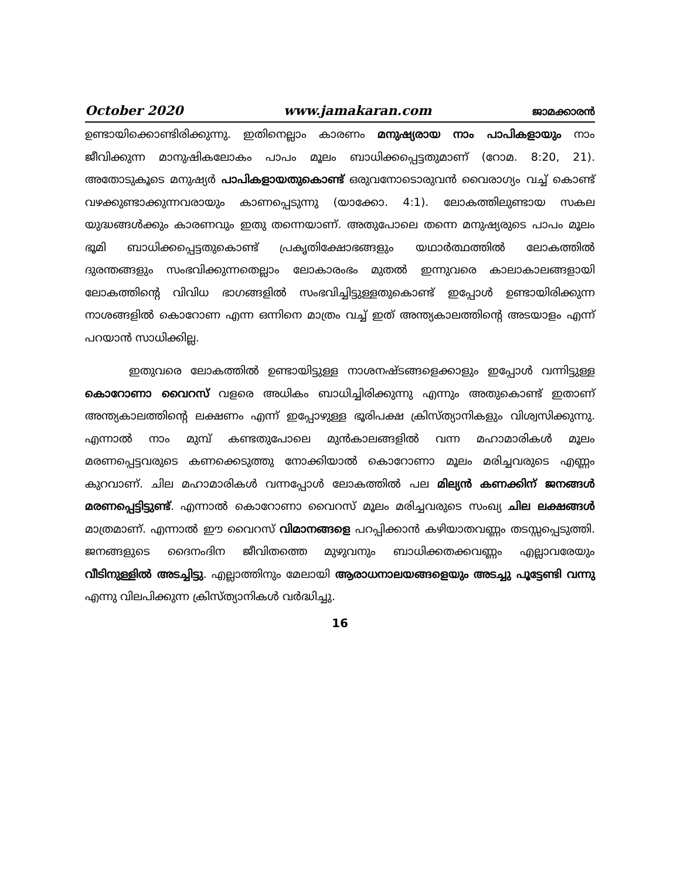October 2020 www.jamakaran.com ജാമക്കാരൻ
ഉണ്ടായിക്കൊണ്ടിരിക്കുന്നു. ഇതിനെല്ലാം കാരണം മനുഷ്യരായ നാം പാപികളായും നാം ജീവിക്കുന്ന മാനുഷികലോകം പാപം മൂലം ബാധിക്കപ്പെട്ടതുമാണ് (റോമ. 8:20, 21). അതോടുകൂടെ മനുഷ്യർ പാപികളായതുകൊണ്ട് ഒരുവനോടൊരുവൻ വൈരാഗ്യം വച്ച് കൊണ്ട് വഴക്കുണ്ടാക്കുന്നവരായും കാണപ്പെടുന്നു (യാക്കോ. 4:1). ലോകത്തിലുണ്ടായ സകല യുദ്ധങ്ങൾക്കും കാരണവും ഇതു തന്നെയാണ്. അതുപോലെ തന്നെ മനുഷ്യരുടെ പാപം മൂലം ഭൂമി ബാധിക്കപ്പെട്ടതുകൊണ്ട് പ്രകൃതിക്ഷോഭങ്ങളും യഥാർത്ഥത്തിൽ ലോകത്തിൽ ദുരന്തങ്ങളും സംഭവിക്കുന്നതെല്ലാം ലോകാരംഭം മുതൽ ഇന്നുവരെ കാലാകാലങ്ങളായി ലോകത്തിന്റെ വിവിധ ഭാഗങ്ങളിൽ സംഭവിച്ചിട്ടുള്ളതുകൊണ്ട് ഇപ്പോൾ ഉണ്ടായിരിക്കുന്ന നാശങ്ങളിൽ കൊറോണ എന്ന ഒന്നിനെ മാത്രം വച്ച് ഇത് അന്ത്യകാലത്തിന്റെ അടയാളം എന്ന് പറയാൻ സാധിക്കില്ല.
ഇതുവരെ ലോകത്തിൽ ഉണ്ടായിട്ടുള്ള നാശനഷ്ടങ്ങളെക്കാളും ഇപ്പോൾ വന്നിട്ടുള്ള കൊറോണാ വൈറസ് വളരെ അധികം ബാധിച്ചിരിക്കുന്നു എന്നും അതുകൊണ്ട് ഇതാണ് അന്ത്യകാലത്തിന്റെ ലക്ഷണം എന്ന് ഇപ്പോഴുള്ള ഭൂരിപക്ഷ ക്രിസ്ത്യാനികളും വിശ്വസിക്കുന്നു. എന്നാൽ നാം മുമ്പ് കണ്ടതുപോലെ മുൻകാലങ്ങളിൽ വന്ന മഹാമാരികൾ മൂലം മരണപ്പെട്ടവരുടെ കണക്കെടുത്തു നോക്കിയാൽ കൊറോണാ മൂലം മരിച്ചവരുടെ എണ്ണം കുറവാണ്. ചില മഹാമാരികൾ വന്നപ്പോൾ ലോകത്തിൽ പല മില്യൻ കണക്കിന് ജനങ്ങൾ മരണപ്പെട്ടിട്ടുണ്ട്. എന്നാൽ കൊറോണാ വൈറസ് മൂലം മരിച്ചവരുടെ സംഖ്യ ചില ലക്ഷങ്ങൾ മാത്രമാണ്. എന്നാൽ ഈ വൈറസ് വിമാനങ്ങളെ പറപ്പിക്കാൻ കഴിയാതവണ്ണം തടസ്സപ്പെടുത്തി. ജനങ്ങളുടെ ദൈനംദിന ജീവിതത്തെ മുഴുവനും ബാധിക്കതക്കവണ്ണം എല്ലാവരേയും വീടിനുള്ളിൽ അടച്ചിട്ടു. എല്ലാത്തിനും മേലായി ആരാധനാലയങ്ങളെയും അടച്ചു പൂട്ടേണ്ടി വന്നു എന്നു വിലപിക്കുന്ന ക്രിസ്ത്യാനികൾ വർദ്ധിച്ചു.
16